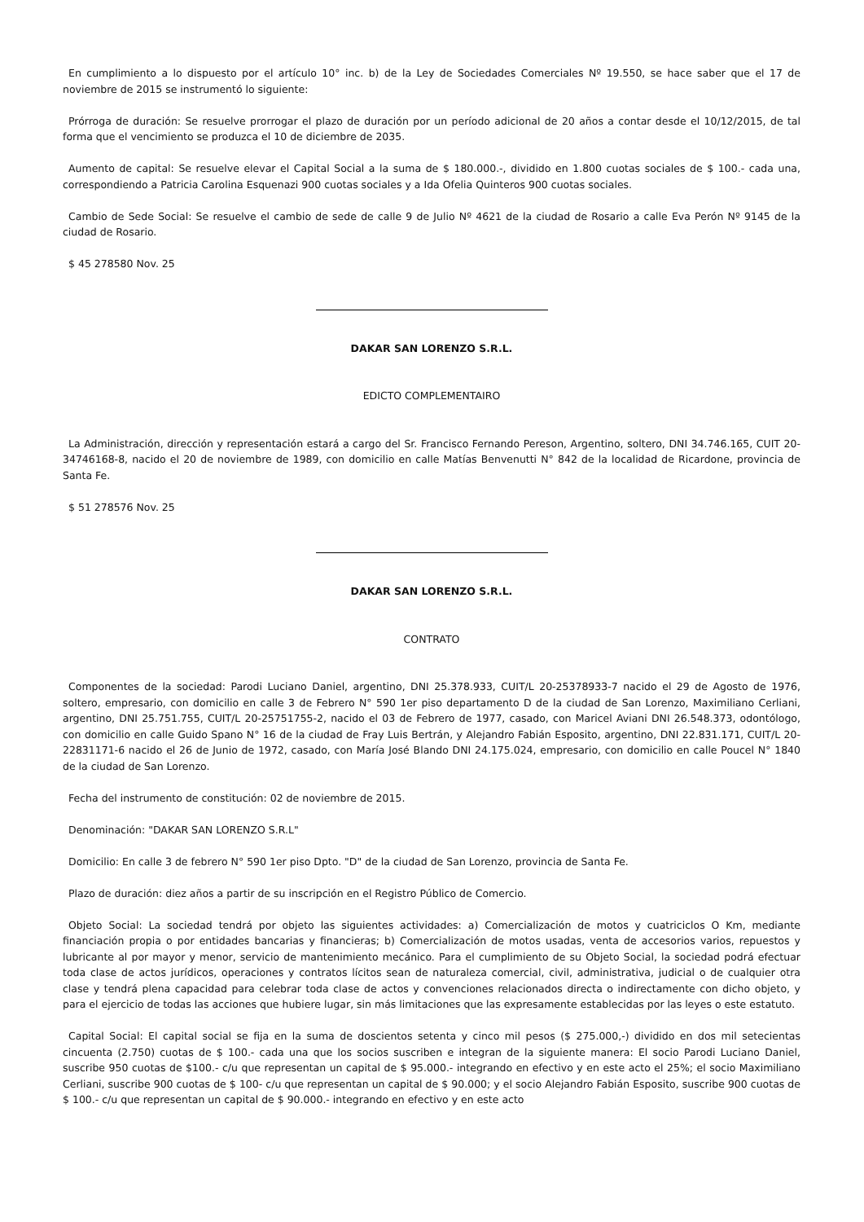En cumplimiento a lo dispuesto por el artículo 10° inc. b) de la Ley de Sociedades Comerciales Nº 19.550, se hace saber que el 17 de noviembre de 2015 se instrumentó lo siguiente:
Prórroga de duración: Se resuelve prorrogar el plazo de duración por un período adicional de 20 años a contar desde el 10/12/2015, de tal forma que el vencimiento se produzca el 10 de diciembre de 2035.
Aumento de capital: Se resuelve elevar el Capital Social a la suma de $ 180.000.-, dividido en 1.800 cuotas sociales de $ 100.- cada una, correspondiendo a Patricia Carolina Esquenazi 900 cuotas sociales y a Ida Ofelia Quinteros 900 cuotas sociales.
Cambio de Sede Social: Se resuelve el cambio de sede de calle 9 de Julio Nº 4621 de la ciudad de Rosario a calle Eva Perón Nº 9145 de la ciudad de Rosario.
$ 45 278580 Nov. 25
DAKAR SAN LORENZO S.R.L.
EDICTO COMPLEMENTAIRO
La Administración, dirección y representación estará a cargo del Sr. Francisco Fernando Pereson, Argentino, soltero, DNI 34.746.165, CUIT 20-34746168-8, nacido el 20 de noviembre de 1989, con domicilio en calle Matías Benvenutti N° 842 de la localidad de Ricardone, provincia de Santa Fe.
$ 51 278576 Nov. 25
DAKAR SAN LORENZO S.R.L.
CONTRATO
Componentes de la sociedad: Parodi Luciano Daniel, argentino, DNI 25.378.933, CUIT/L 20-25378933-7 nacido el 29 de Agosto de 1976, soltero, empresario, con domicilio en calle 3 de Febrero N° 590 1er piso departamento D de la ciudad de San Lorenzo, Maximiliano Cerliani, argentino, DNI 25.751.755, CUIT/L 20-25751755-2, nacido el 03 de Febrero de 1977, casado, con Maricel Aviani DNI 26.548.373, odontólogo, con domicilio en calle Guido Spano N° 16 de la ciudad de Fray Luis Bertrán, y Alejandro Fabián Esposito, argentino, DNI 22.831.171, CUIT/L 20-22831171-6 nacido el 26 de Junio de 1972, casado, con María José Blando DNI 24.175.024, empresario, con domicilio en calle Poucel N° 1840 de la ciudad de San Lorenzo.
Fecha del instrumento de constitución: 02 de noviembre de 2015.
Denominación: "DAKAR SAN LORENZO S.R.L"
Domicilio: En calle 3 de febrero N° 590 1er piso Dpto. "D" de la ciudad de San Lorenzo, provincia de Santa Fe.
Plazo de duración: diez años a partir de su inscripción en el Registro Público de Comercio.
Objeto Social: La sociedad tendrá por objeto las siguientes actividades: a) Comercialización de motos y cuatriciclos O Km, mediante financiación propia o por entidades bancarias y financieras; b) Comercialización de motos usadas, venta de accesorios varios, repuestos y lubricante al por mayor y menor, servicio de mantenimiento mecánico. Para el cumplimiento de su Objeto Social, la sociedad podrá efectuar toda clase de actos jurídicos, operaciones y contratos lícitos sean de naturaleza comercial, civil, administrativa, judicial o de cualquier otra clase y tendrá plena capacidad para celebrar toda clase de actos y convenciones relacionados directa o indirectamente con dicho objeto, y para el ejercicio de todas las acciones que hubiere lugar, sin más limitaciones que las expresamente establecidas por las leyes o este estatuto.
Capital Social: El capital social se fija en la suma de doscientos setenta y cinco mil pesos ($ 275.000,-) dividido en dos mil setecientas cincuenta (2.750) cuotas de $ 100.- cada una que los socios suscriben e integran de la siguiente manera: El socio Parodi Luciano Daniel, suscribe 950 cuotas de $100.- c/u que representan un capital de $ 95.000.- integrando en efectivo y en este acto el 25%; el socio Maximiliano Cerliani, suscribe 900 cuotas de $ 100- c/u que representan un capital de $ 90.000; y el socio Alejandro Fabián Esposito, suscribe 900 cuotas de $ 100.- c/u que representan un capital de $ 90.000.- integrando en efectivo y en este acto